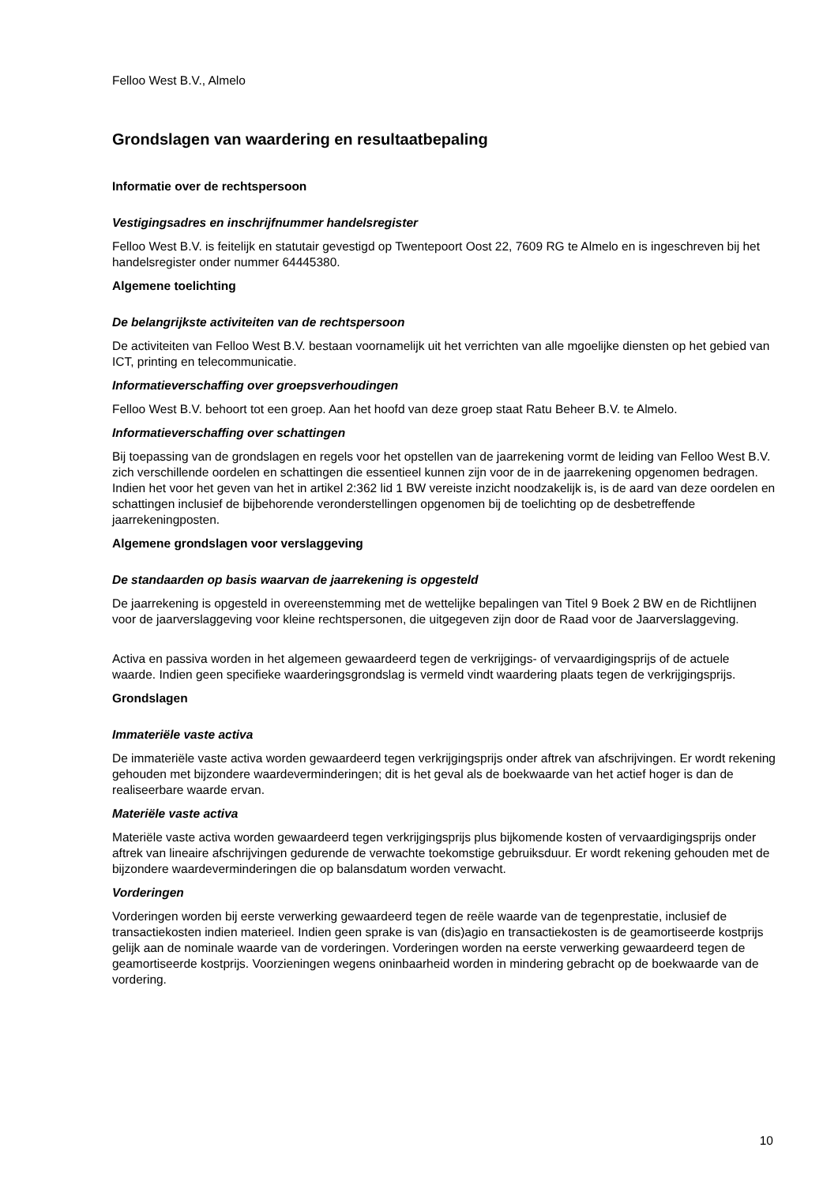Felloo West B.V., Almelo
Grondslagen van waardering en resultaatbepaling
Informatie over de rechtspersoon
Vestigingsadres en inschrijfnummer handelsregister
Felloo West B.V. is feitelijk en statutair gevestigd op Twentepoort Oost 22, 7609 RG te Almelo en is ingeschreven bij het handelsregister onder nummer 64445380.
Algemene toelichting
De belangrijkste activiteiten van de rechtspersoon
De activiteiten van Felloo West B.V. bestaan voornamelijk uit het verrichten van alle mgoelijke diensten op het gebied van ICT, printing en telecommunicatie.
Informatieverschaffing over groepsverhoudingen
Felloo West B.V. behoort tot een groep. Aan het hoofd van deze groep staat Ratu Beheer B.V. te Almelo.
Informatieverschaffing over schattingen
Bij toepassing van de grondslagen en regels voor het opstellen van de jaarrekening vormt de leiding van Felloo West B.V. zich verschillende oordelen en schattingen die essentieel kunnen zijn voor de in de jaarrekening opgenomen bedragen. Indien het voor het geven van het in artikel 2:362 lid 1 BW vereiste inzicht noodzakelijk is, is de aard van deze oordelen en schattingen inclusief de bijbehorende veronderstellingen opgenomen bij de toelichting op de desbetreffende jaarrekeningposten.
Algemene grondslagen voor verslaggeving
De standaarden op basis waarvan de jaarrekening is opgesteld
De jaarrekening is opgesteld in overeenstemming met de wettelijke bepalingen van Titel 9 Boek 2 BW en de Richtlijnen voor de jaarverslaggeving voor kleine rechtspersonen, die uitgegeven zijn door de Raad voor de Jaarverslaggeving.
Activa en passiva worden in het algemeen gewaardeerd tegen de verkrijgings- of vervaardigingsprijs of de actuele waarde. Indien geen specifieke waarderingsgrondslag is vermeld vindt waardering plaats tegen de verkrijgingsprijs.
Grondslagen
Immateriële vaste activa
De immateriële vaste activa worden gewaardeerd tegen verkrijgingsprijs onder aftrek van afschrijvingen. Er wordt rekening gehouden met bijzondere waardeverminderingen; dit is het geval als de boekwaarde van het actief hoger is dan de realiseerbare waarde ervan.
Materiële vaste activa
Materiële vaste activa worden gewaardeerd tegen verkrijgingsprijs plus bijkomende kosten of vervaardigingsprijs onder aftrek van lineaire afschrijvingen gedurende de verwachte toekomstige gebruiksduur. Er wordt rekening gehouden met de bijzondere waardeverminderingen die op balansdatum worden verwacht.
Vorderingen
Vorderingen worden bij eerste verwerking gewaardeerd tegen de reële waarde van de tegenprestatie, inclusief de transactiekosten indien materieel. Indien geen sprake is van (dis)agio en transactiekosten is de geamortiseerde kostprijs gelijk aan de nominale waarde van de vorderingen. Vorderingen worden na eerste verwerking gewaardeerd tegen de geamortiseerde kostprijs. Voorzieningen wegens oninbaarheid worden in mindering gebracht op de boekwaarde van de vordering.
10